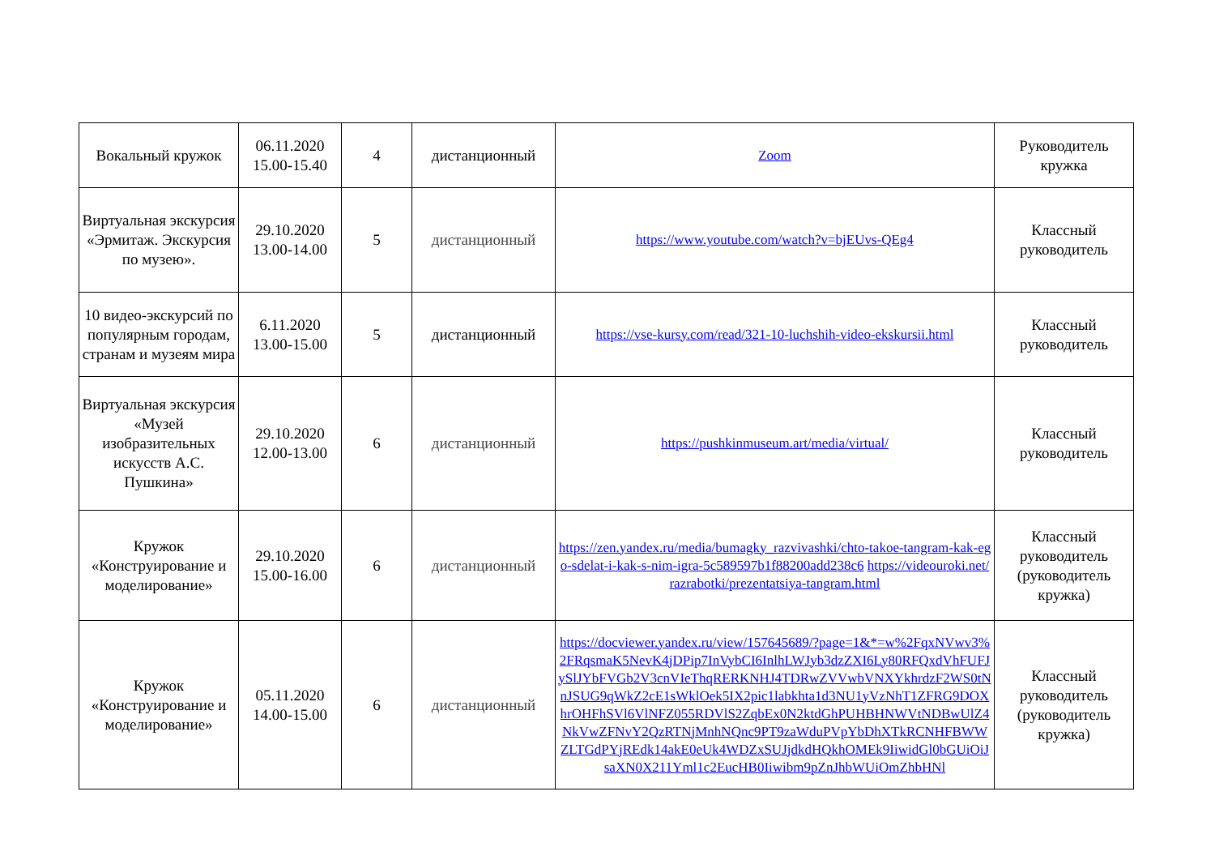| Вокальный кружок | 06.11.2020 15.00-15.40 | 4 | дистанционный | Zoom | Руководитель кружка |
| Виртуальная экскурсия «Эрмитаж. Экскурсия по музею». | 29.10.2020 13.00-14.00 | 5 | дистанционный | https://www.youtube.com/watch?v=bjEUvs-QEg4 | Классный руководитель |
| 10 видео-экскурсий по популярным городам, странам и музеям мира | 6.11.2020 13.00-15.00 | 5 | дистанционный | https://vse-kursy.com/read/321-10-luchshih-video-ekskursii.html | Классный руководитель |
| Виртуальная экскурсия «Музей изобразительных искусств А.С. Пушкина» | 29.10.2020 12.00-13.00 | 6 | дистанционный | https://pushkinmuseum.art/media/virtual/ | Классный руководитель |
| Кружок «Конструирование и моделирование» | 29.10.2020 15.00-16.00 | 6 | дистанционный | https://zen.yandex.ru/media/bumagky_razvivashki/chto-takoe-tangram-kak-ego-sdelat-i-kak-s-nim-igra-5c589597b1f88200add238c6 https://videouroki.net/razrabotki/prezentatsiya-tangram.html | Классный руководитель (руководитель кружка) |
| Кружок «Конструирование и моделирование» | 05.11.2020 14.00-15.00 | 6 | дистанционный | https://docviewer.yandex.ru/view/157645689/?page=1&*=w%2FqxNVwv3%2FRqsmaK5NevK4jDPip7InVybCI6InlhLWJyb3dzZXI6Ly80RFQxdVhFUFJySlJYbFVGb2V3cnVIeThqRERKNHJ4TDRwZVVwbVNXYkhrdzF2WS0tNnJSUG9qWkZ2cE1sWklOek5IX2pic1labkhta1d3NU1yVzNhT1ZFRG9DOXhrOHFhSVl6VlNFZ055RDVlS2ZqbEx0N2ktdGhPUHBHNWVtNDBwUlZ4NkVwZFNvY2QzRTNjMnhNQnc9PT9zaWduPVpYbDhXTkRCNHFBWWZLTGdPYjREdk14akE0eUk4WDZxSUJjdkdHQkhOMEk9IiwidGl0bGUiOiJsaXN0X211Yml1c2EucHB0Iiwibm9pZnJhbWUiOmZhbHNl | Классный руководитель (руководитель кружка) |